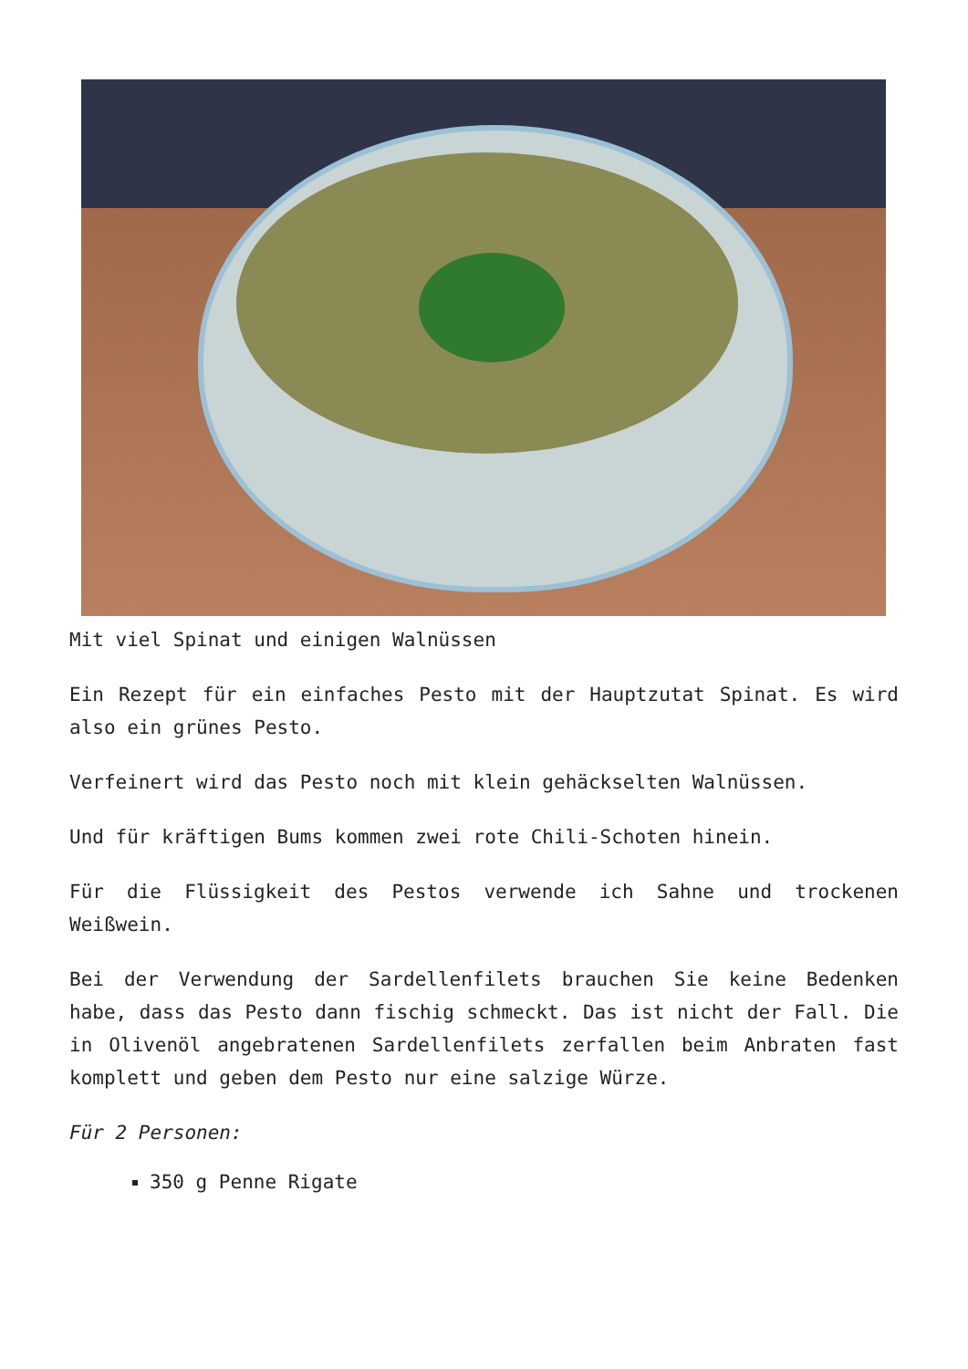Mit viel Spinat und einigen Walnüssen
Ein Rezept für ein einfaches Pesto mit der Hauptzutat Spinat. Es wird also ein grünes Pesto.
Verfeinert wird das Pesto noch mit klein gehäckselten Walnüssen.
Und für kräftigen Bums kommen zwei rote Chili-Schoten hinein.
Für die Flüssigkeit des Pestos verwende ich Sahne und trockenen Weißwein.
Bei der Verwendung der Sardellenfilets brauchen Sie keine Bedenken habe, dass das Pesto dann fischig schmeckt. Das ist nicht der Fall. Die in Olivenöl angebratenen Sardellenfilets zerfallen beim Anbraten fast komplett und geben dem Pesto nur eine salzige Würze.
Für 2 Personen:
350 g Penne Rigate